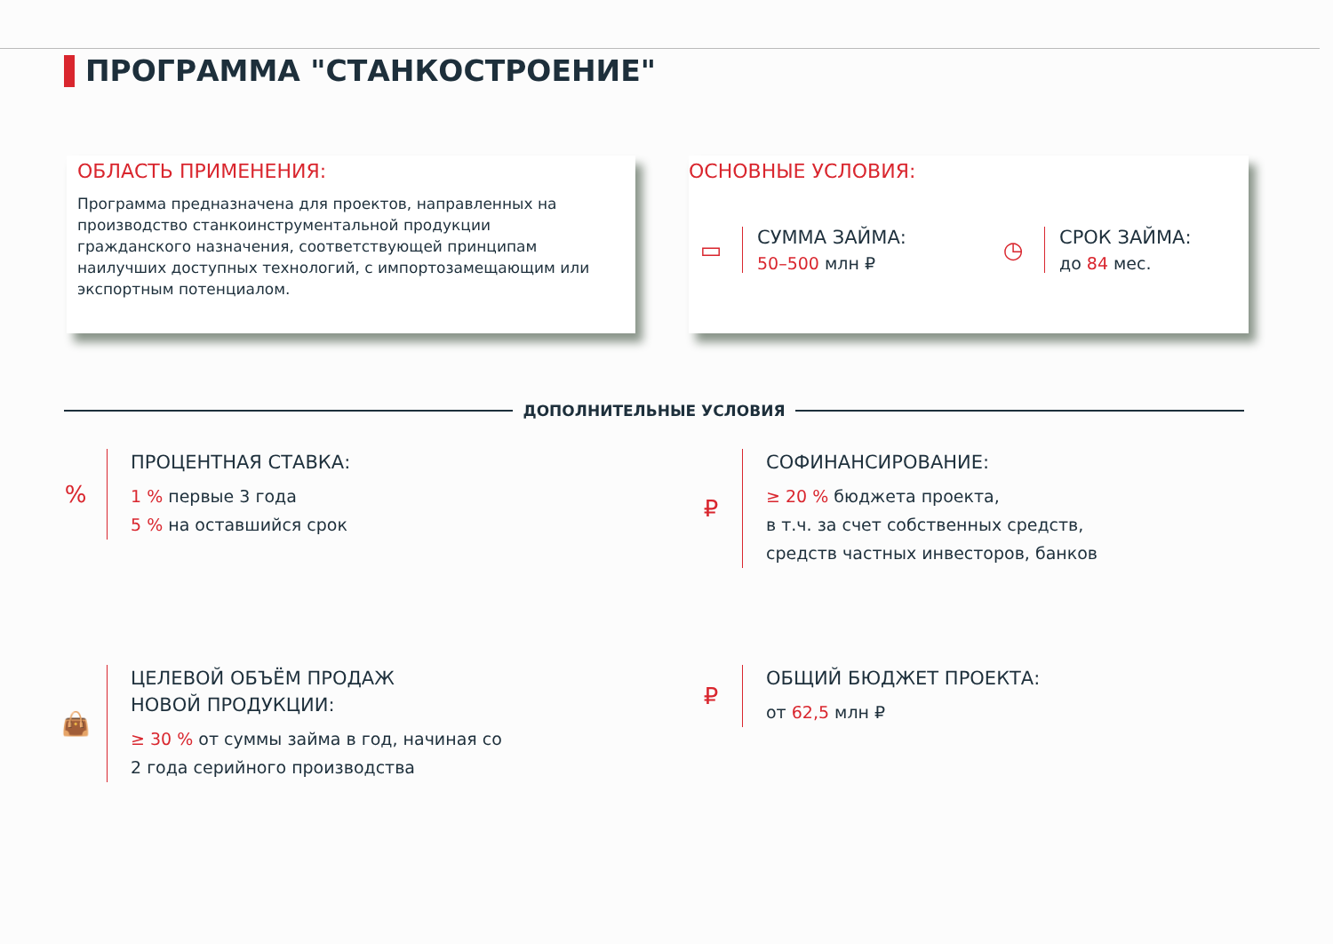ПРОГРАММА "СТАНКОСТРОЕНИЕ"
ОБЛАСТЬ ПРИМЕНЕНИЯ:
Программа предназначена для проектов, направленных на производство станкоинструментальной продукции гражданского назначения, соответствующей принципам наилучших доступных технологий, с импортозамещающим или экспортным потенциалом.
ОСНОВНЫЕ УСЛОВИЯ:
▭
СУММА ЗАЙМА:
50–500 млн ₽
◷
СРОК ЗАЙМА:
до 84 мес.
ДОПОЛНИТЕЛЬНЫЕ УСЛОВИЯ
%
ПРОЦЕНТНАЯ СТАВКА:
1 % первые 3 года
5 % на оставшийся срок
₽
СОФИНАНСИРОВАНИЕ:
≥ 20 % бюджета проекта,
в т.ч. за счет собственных средств,
средств частных инвесторов, банков
👜
ЦЕЛЕВОЙ ОБЪЁМ ПРОДАЖ
НОВОЙ ПРОДУКЦИИ:
≥ 30 % от суммы займа в год, начиная со
2 года серийного производства
₽
ОБЩИЙ БЮДЖЕТ ПРОЕКТА:
от 62,5 млн ₽